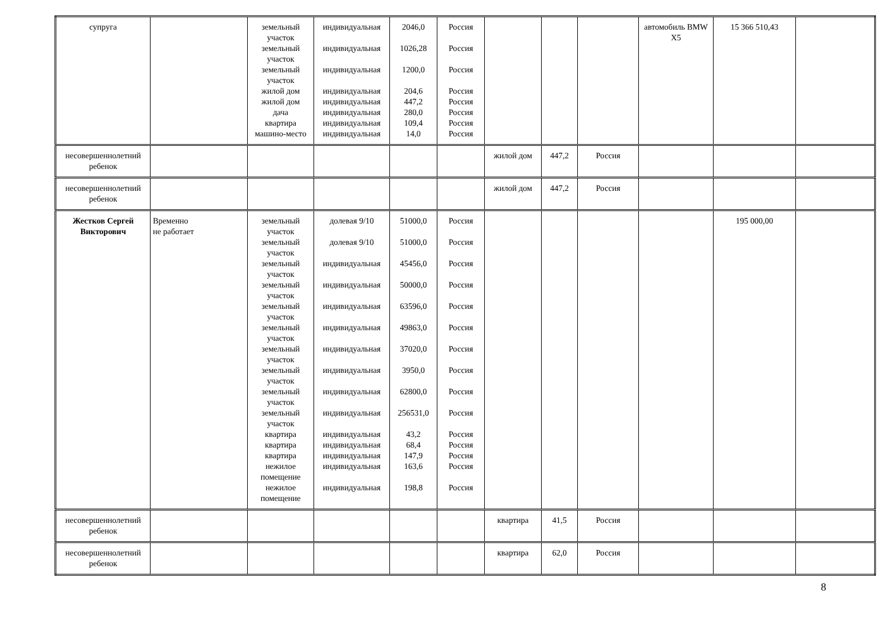| супруга | | земельный участок земельный участок земельный участок жилой дом жилой дом дача квартира машино-место | индивидуальная индивидуальная индивидуальная индивидуальная индивидуальная индивидуальная индивидуальная индивидуальная | 2046,0 1026,28 1200,0 204,6 447,2 280,0 109,4 14,0 | Россия Россия Россия Россия Россия Россия Россия Россия | | | | автомобиль BMW X5 | 15 366 510,43 | |
| несовершеннолетний ребенок | | | | | | жилой дом | 447,2 | Россия | | | |
| несовершеннолетний ребенок | | | | | | жилой дом | 447,2 | Россия | | | |
| Жестков Сергей Викторович | Временно не работает | земельный участок земельный участок земельный участок земельный участок земельный участок земельный участок земельный участок земельный участок земельный участок земельный участок квартира квартира квартира нежилое помещение нежилое помещение | долевая 9/10 долевая 9/10 индивидуальная индивидуальная индивидуальная индивидуальная индивидуальная индивидуальная индивидуальная индивидуальная индивидуальная индивидуальная индивидуальная индивидуальная индивидуальная | 51000,0 51000,0 45456,0 50000,0 63596,0 49863,0 37020,0 3950,0 62800,0 256531,0 43,2 68,4 147,9 163,6 198,8 | Россия Россия Россия Россия Россия Россия Россия Россия Россия Россия Россия Россия Россия Россия Россия | | | | | 195 000,00 | |
| несовершеннолетний ребенок | | | | | | квартира | 41,5 | Россия | | | |
| несовершеннолетний ребенок | | | | | | квартира | 62,0 | Россия | | | |
8